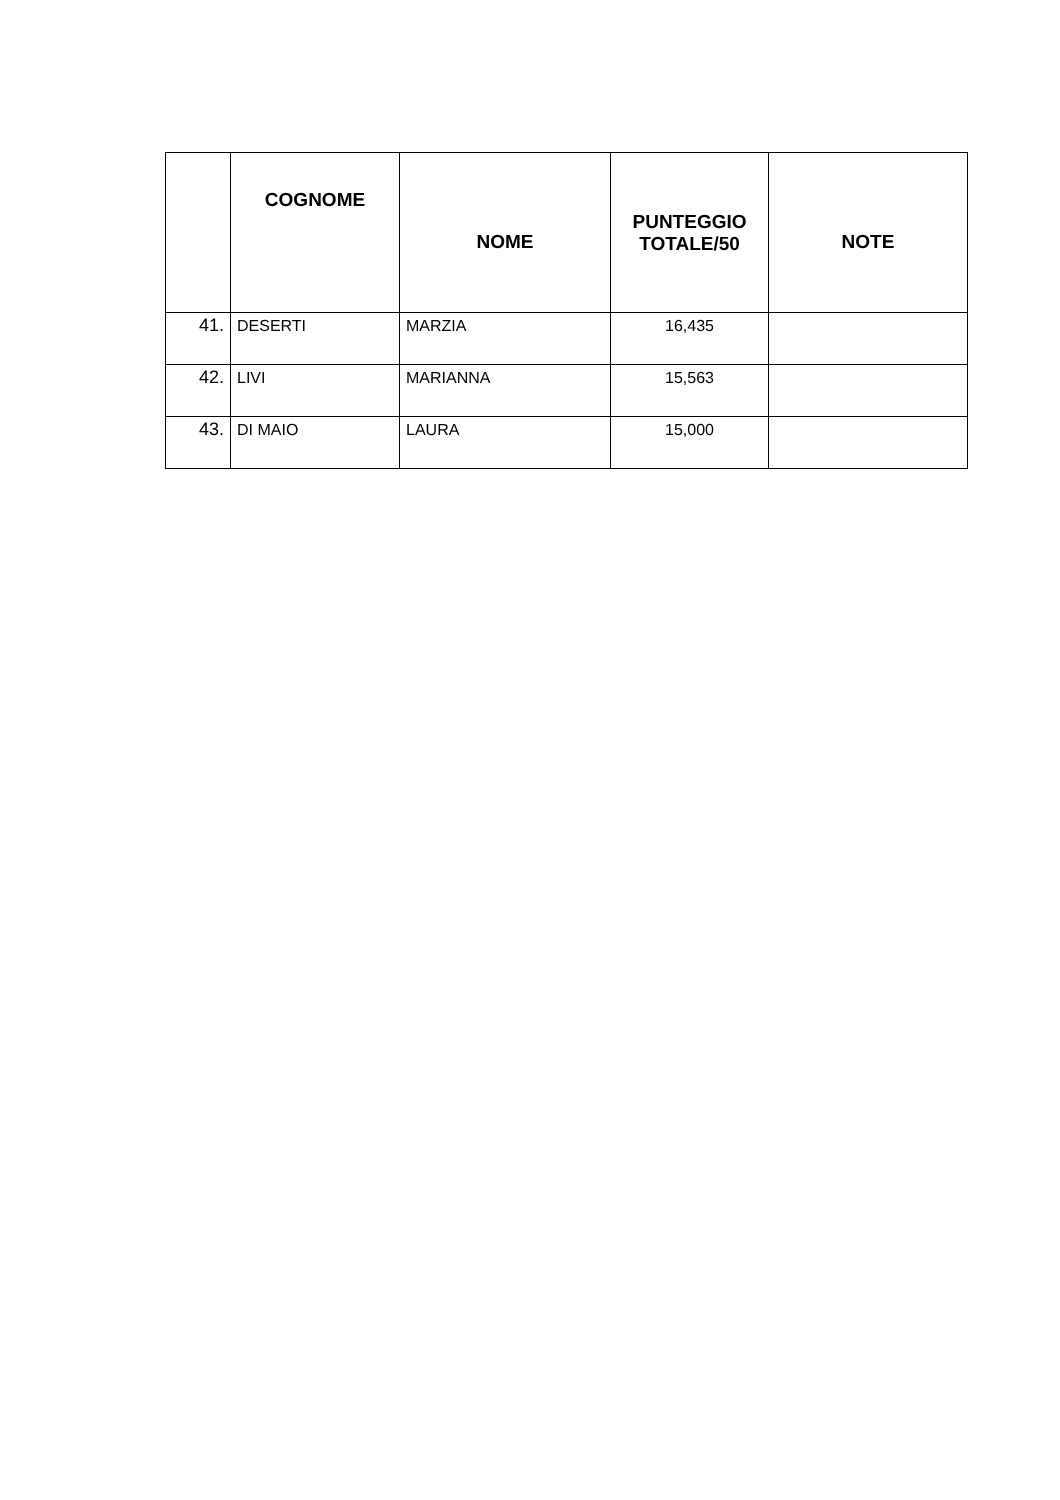| | COGNOME | NOME | PUNTEGGIO TOTALE/50 | NOTE |
| --- | --- | --- | --- | --- |
| 41. | DESERTI | MARZIA | 16,435 | |
| 42. | LIVI | MARIANNA | 15,563 | |
| 43. | DI MAIO | LAURA | 15,000 | |